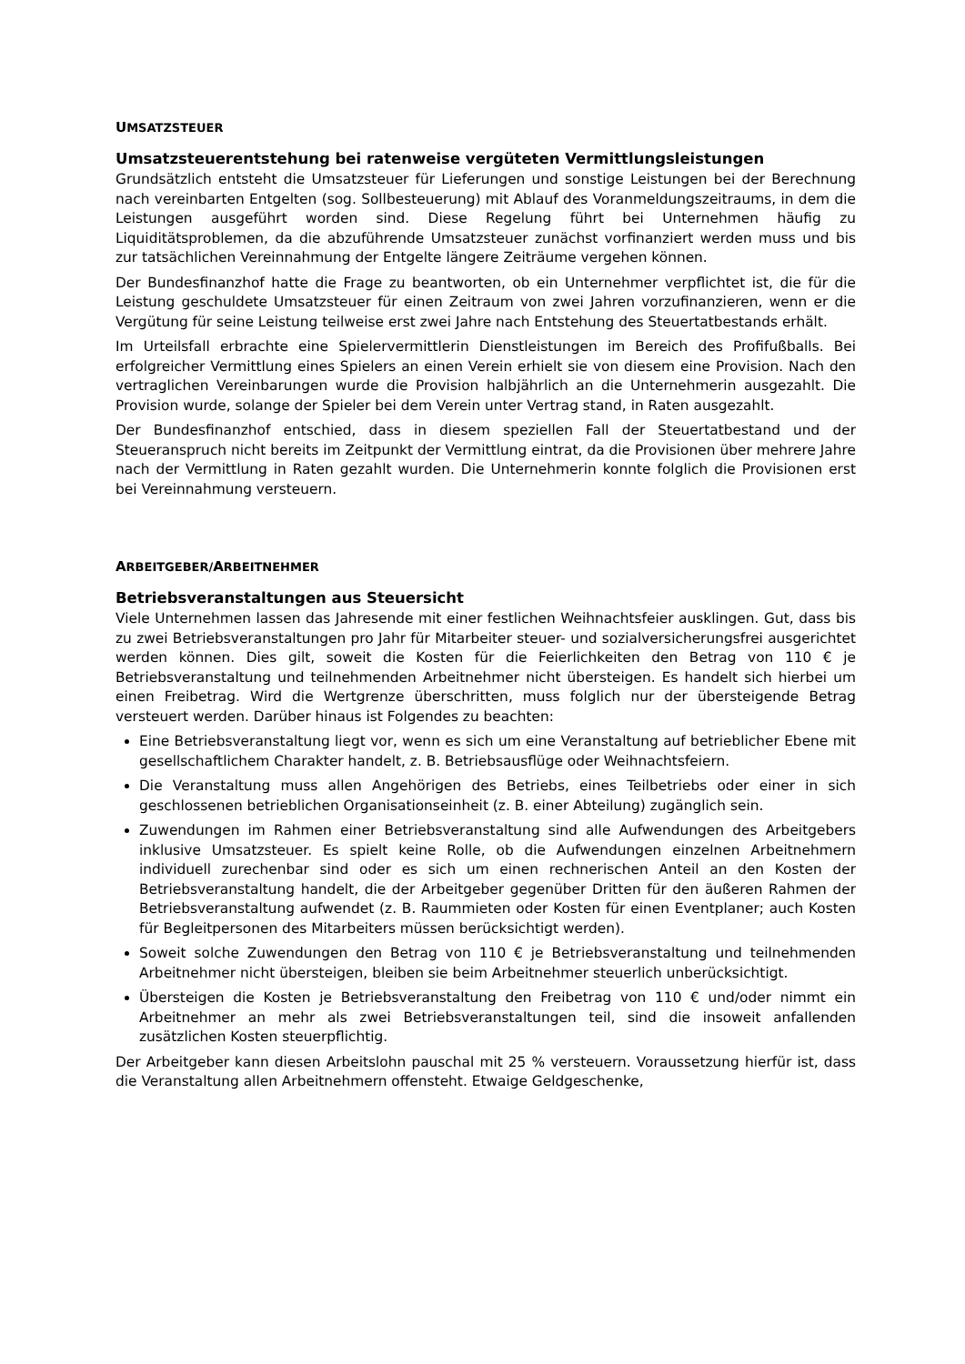UMSATZSTEUER
Umsatzsteuerentstehung bei ratenweise vergüteten Vermittlungsleistungen
Grundsätzlich entsteht die Umsatzsteuer für Lieferungen und sonstige Leistungen bei der Berechnung nach vereinbarten Entgelten (sog. Sollbesteuerung) mit Ablauf des Voranmeldungszeitraums, in dem die Leistungen ausgeführt worden sind. Diese Regelung führt bei Unternehmen häufig zu Liquiditätsproblemen, da die abzuführende Umsatzsteuer zunächst vorfinanziert werden muss und bis zur tatsächlichen Vereinnahmung der Entgelte längere Zeiträume vergehen können.
Der Bundesfinanzhof hatte die Frage zu beantworten, ob ein Unternehmer verpflichtet ist, die für die Leistung geschuldete Umsatzsteuer für einen Zeitraum von zwei Jahren vorzufinanzieren, wenn er die Vergütung für seine Leistung teilweise erst zwei Jahre nach Entstehung des Steuertatbestands erhält.
Im Urteilsfall erbrachte eine Spielervermittlerin Dienstleistungen im Bereich des Profifußballs. Bei erfolgreicher Vermittlung eines Spielers an einen Verein erhielt sie von diesem eine Provision. Nach den vertraglichen Vereinbarungen wurde die Provision halbjährlich an die Unternehmerin ausgezahlt. Die Provision wurde, solange der Spieler bei dem Verein unter Vertrag stand, in Raten ausgezahlt.
Der Bundesfinanzhof entschied, dass in diesem speziellen Fall der Steuertatbestand und der Steueranspruch nicht bereits im Zeitpunkt der Vermittlung eintrat, da die Provisionen über mehrere Jahre nach der Vermittlung in Raten gezahlt wurden. Die Unternehmerin konnte folglich die Provisionen erst bei Vereinnahmung versteuern.
ARBEITGEBER/ARBEITNEHMER
Betriebsveranstaltungen aus Steuersicht
Viele Unternehmen lassen das Jahresende mit einer festlichen Weihnachtsfeier ausklingen. Gut, dass bis zu zwei Betriebsveranstaltungen pro Jahr für Mitarbeiter steuer- und sozialversicherungsfrei ausgerichtet werden können. Dies gilt, soweit die Kosten für die Feierlichkeiten den Betrag von 110 € je Betriebsveranstaltung und teilnehmenden Arbeitnehmer nicht übersteigen. Es handelt sich hierbei um einen Freibetrag. Wird die Wertgrenze überschritten, muss folglich nur der übersteigende Betrag versteuert werden. Darüber hinaus ist Folgendes zu beachten:
Eine Betriebsveranstaltung liegt vor, wenn es sich um eine Veranstaltung auf betrieblicher Ebene mit gesellschaftlichem Charakter handelt, z. B. Betriebsausflüge oder Weihnachtsfeiern.
Die Veranstaltung muss allen Angehörigen des Betriebs, eines Teilbetriebs oder einer in sich geschlossenen betrieblichen Organisationseinheit (z. B. einer Abteilung) zugänglich sein.
Zuwendungen im Rahmen einer Betriebsveranstaltung sind alle Aufwendungen des Arbeitgebers inklusive Umsatzsteuer. Es spielt keine Rolle, ob die Aufwendungen einzelnen Arbeitnehmern individuell zurechenbar sind oder es sich um einen rechnerischen Anteil an den Kosten der Betriebsveranstaltung handelt, die der Arbeitgeber gegenüber Dritten für den äußeren Rahmen der Betriebsveranstaltung aufwendet (z. B. Raummieten oder Kosten für einen Eventplaner; auch Kosten für Begleitpersonen des Mitarbeiters müssen berücksichtigt werden).
Soweit solche Zuwendungen den Betrag von 110 € je Betriebsveranstaltung und teilnehmenden Arbeitnehmer nicht übersteigen, bleiben sie beim Arbeitnehmer steuerlich unberücksichtigt.
Übersteigen die Kosten je Betriebsveranstaltung den Freibetrag von 110 € und/oder nimmt ein Arbeitnehmer an mehr als zwei Betriebsveranstaltungen teil, sind die insoweit anfallenden zusätzlichen Kosten steuerpflichtig.
Der Arbeitgeber kann diesen Arbeitslohn pauschal mit 25 % versteuern. Voraussetzung hierfür ist, dass die Veranstaltung allen Arbeitnehmern offensteht. Etwaige Geldgeschenke,